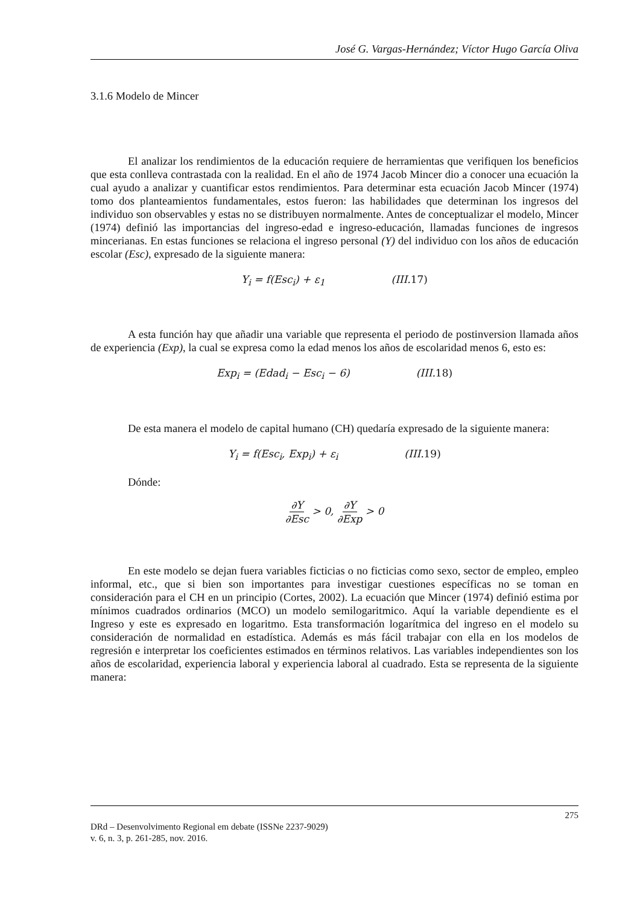José G. Vargas-Hernández; Víctor Hugo García Oliva
3.1.6 Modelo de Mincer
El analizar los rendimientos de la educación requiere de herramientas que verifiquen los beneficios que esta conlleva contrastada con la realidad. En el año de 1974 Jacob Mincer dio a conocer una ecuación la cual ayudo a analizar y cuantificar estos rendimientos. Para determinar esta ecuación Jacob Mincer (1974) tomo dos planteamientos fundamentales, estos fueron: las habilidades que determinan los ingresos del individuo son observables y estas no se distribuyen normalmente. Antes de conceptualizar el modelo, Mincer (1974) definió las importancias del ingreso-edad e ingreso-educación, llamadas funciones de ingresos mincerianas. En estas funciones se relaciona el ingreso personal (Y) del individuo con los años de educación escolar (Esc), expresado de la siguiente manera:
Y<sub>i</sub> = f(Esc<sub>i</sub>) + ε<sub>1</sub> (III.17)
A esta función hay que añadir una variable que representa el periodo de postinversion llamada años de experiencia (Exp), la cual se expresa como la edad menos los años de escolaridad menos 6, esto es:
Exp<sub>i</sub> = (Edad<sub>i</sub> − Esc<sub>i</sub> − 6) (III.18)
De esta manera el modelo de capital humano (CH) quedaría expresado de la siguiente manera:
Y<sub>i</sub> = f(Esc<sub>i</sub>, Exp<sub>i</sub>) + ε<sub>i</sub> (III.19)
Dónde:
∂Y ∂Esc > 0, ∂Y ∂Exp > 0
En este modelo se dejan fuera variables ficticias o no ficticias como sexo, sector de empleo, empleo informal, etc., que si bien son importantes para investigar cuestiones específicas no se toman en consideración para el CH en un principio (Cortes, 2002). La ecuación que Mincer (1974) definió estima por mínimos cuadrados ordinarios (MCO) un modelo semilogaritmico. Aquí la variable dependiente es el Ingreso y este es expresado en logaritmo. Esta transformación logarítmica del ingreso en el modelo su consideración de normalidad en estadística. Además es más fácil trabajar con ella en los modelos de regresión e interpretar los coeficientes estimados en términos relativos. Las variables independientes son los años de escolaridad, experiencia laboral y experiencia laboral al cuadrado. Esta se representa de la siguiente manera:
275
DRd – Desenvolvimento Regional em debate (ISSNe 2237-9029)
v. 6, n. 3, p. 261-285, nov. 2016.